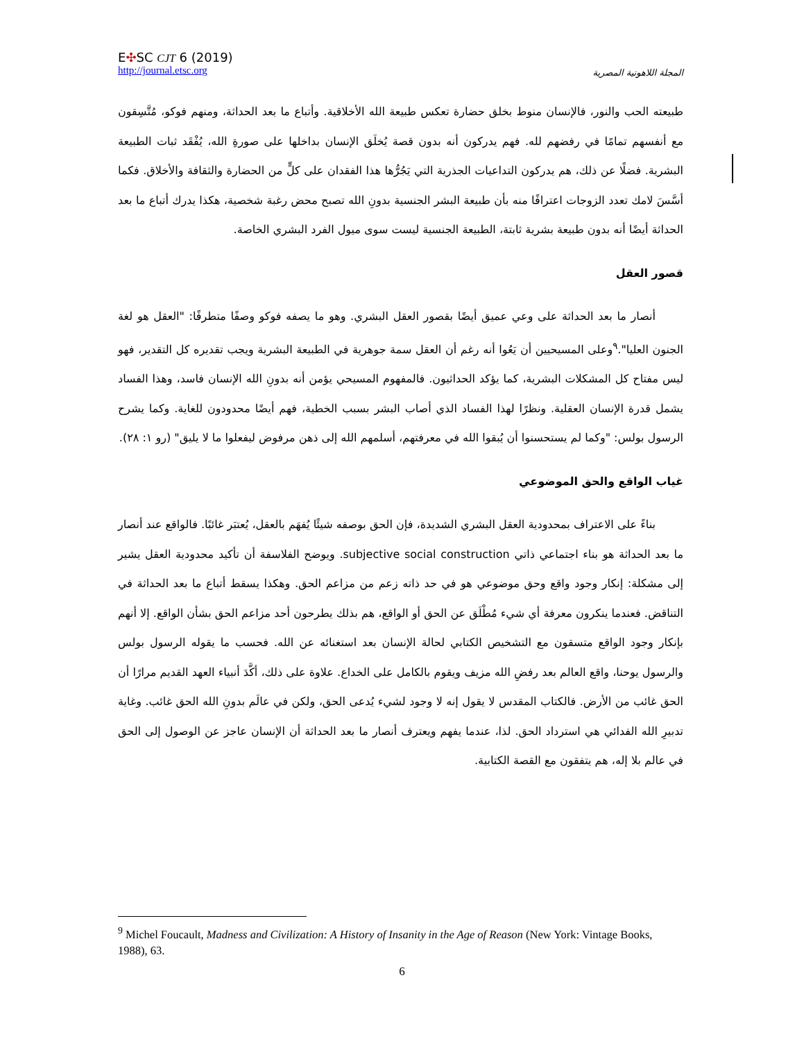E✣SC CJT 6 (2019)
http://journal.etsc.org
المجلة اللاهوتية المصرية
طبيعته الحب والنور، فالإنسان منوط بخلق حضارة تعكس طبيعة الله الأخلاقية. وأتباع ما بعد الحداثة، ومنهم فوكو، مُتَّسِقون مع أنفسهم تمامًا في رفضهم لله. فهم يدركون أنه بدون قصة يُخلَق الإنسان بداخلها على صورةِ الله، يُفْقَد ثبات الطبيعة البشرية. فضلًا عن ذلك، هم يدركون التداعيات الجذرية التي يَجُرُّها هذا الفقدان على كلٍّ من الحضارة والثقافة والأخلاق. فكما أسَّسَ لامك تعدد الزوجات اعترافًا منه بأن طبيعة البشر الجنسية بدونِ الله تصبح محض رغبة شخصية، هكذا يدرك أتباع ما بعد الحداثة أيضًا أنه بدون طبيعة بشرية ثابتة، الطبيعة الجنسية ليست سوى ميول الفرد البشري الخاصة.
قصور العقل
أنصار ما بعد الحداثة على وعي عميق أيضًا بقصور العقل البشري. وهو ما يصفه فوكو وصفًا متطرفًا: "العقل هو لغة الجنون العليا".<sup>٩</sup>وعلى المسيحيين أن يَعُوا أنه رغم أن العقل سمة جوهرية في الطبيعة البشرية ويجب تقديره كل التقدير، فهو ليس مفتاح كل المشكلات البشرية، كما يؤكد الحداثيون. فالمفهوم المسيحي يؤمن أنه بدونِ الله الإنسان فاسد، وهذا الفساد يشمل قدرة الإنسان العقلية. ونظرًا لهذا الفساد الذي أصاب البشر بسبب الخطية، فهم أيضًا محدودون للغاية. وكما يشرح الرسول بولس: "وكما لم يستحسنوا أن يُبقوا الله في معرفتهم، أسلمهم الله إلى ذهن مرفوض ليفعلوا ما لا يليق" (رو ١: ٢٨).
غياب الواقع والحق الموضوعي
بناءً على الاعتراف بمحدودية العقل البشري الشديدة، فإن الحق بوصفه شيئًا يُفهَم بالعقل، يُعتبَر غائبًا. فالواقع عند أنصار ما بعد الحداثة هو بناء اجتماعي ذاتي subjective social construction. ويوضح الفلاسفة أن تأكيد محدودية العقل يشير إلى مشكلة: إنكار وجود واقع وحق موضوعي هو في حد ذاته زعم من مزاعم الحق. وهكذا يسقط أتباع ما بعد الحداثة في التناقض. فعندما ينكرون معرفة أي شيء مُطْلَق عن الحق أو الواقع، هم بذلك يطرحون أحد مزاعم الحق بشأن الواقع. إلا أنهم بإنكار وجود الواقع متسقون مع التشخيص الكتابي لحالة الإنسان بعد استغنائه عن الله. فحسب ما يقوله الرسول بولس والرسول يوحنا، واقع العالم بعد رفضِ الله مزيف ويقوم بالكامل على الخداع. علاوة على ذلك، أكَّدَ أنبياء العهد القديم مرارًا أن الحق غائب من الأرض. فالكتاب المقدس لا يقول إنه لا وجود لشيء يُدعى الحق، ولكن في عالَم بدونِ الله الحق غائب. وغاية تدبيرِ الله الفدائي هي استرداد الحق. لذا، عندما يفهم ويعترف أنصار ما بعد الحداثة أن الإنسان عاجز عن الوصول إلى الحق في عالم بلا إله، هم يتفقون مع القصة الكتابية.
<sup>9</sup> Michel Foucault, Madness and Civilization: A History of Insanity in the Age of Reason (New York: Vintage Books, 1988), 63.
6